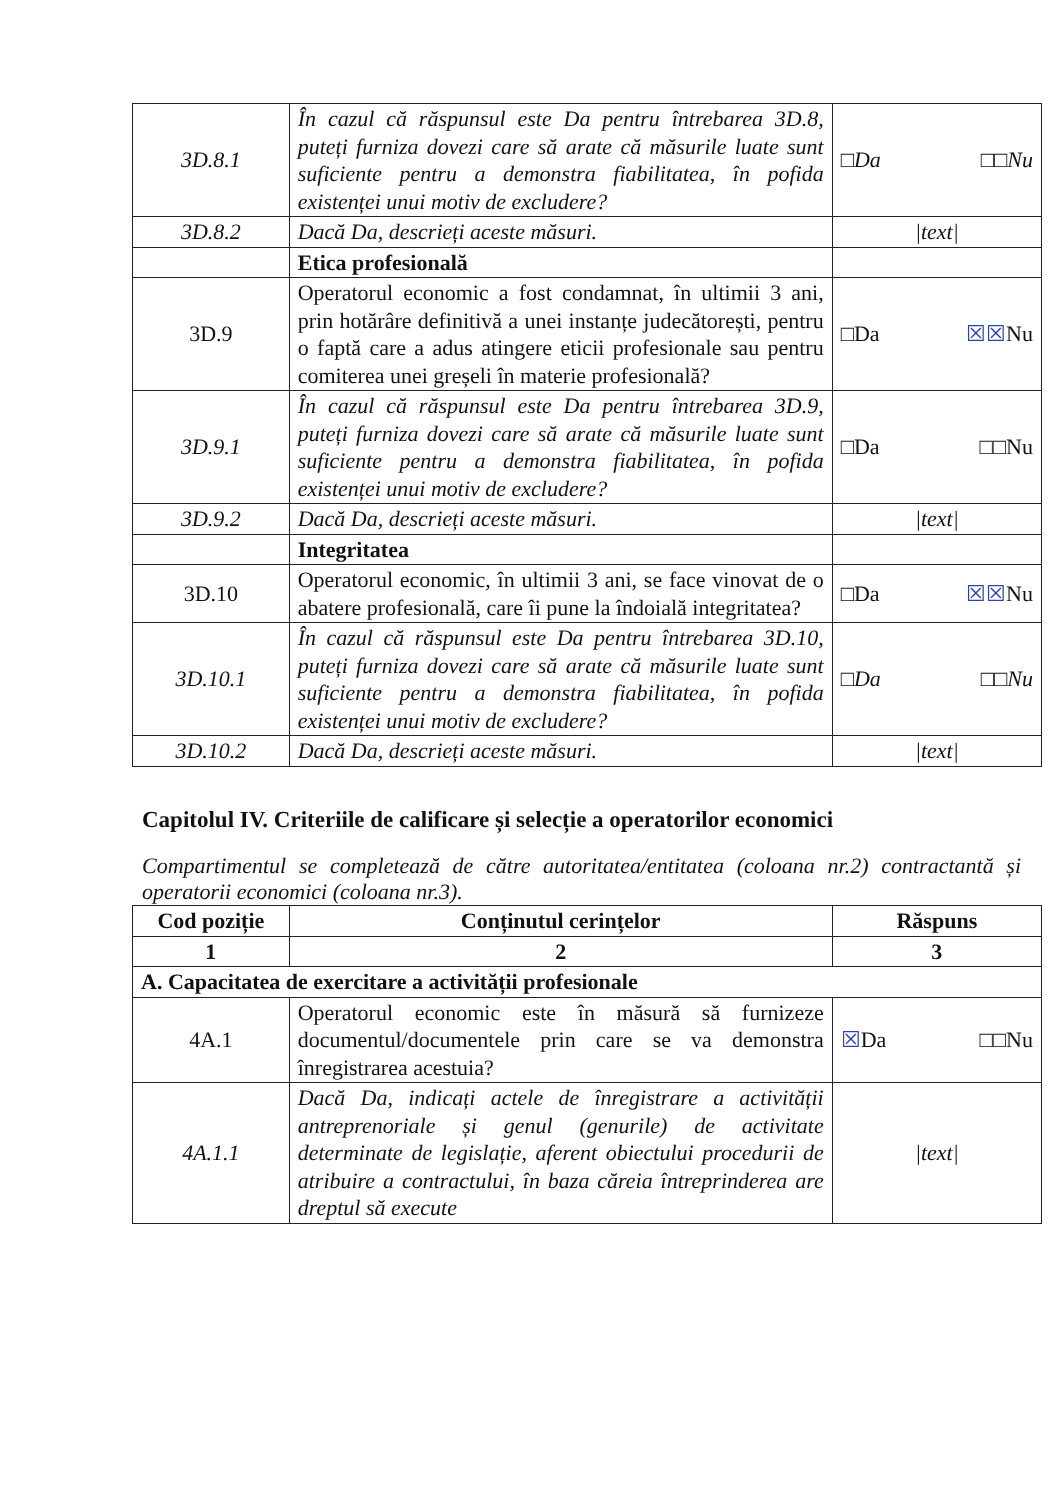| 3D.8.1 | În cazul că răspunsul este Da pentru întrebarea 3D.8, puteți furniza dovezi care să arate că măsurile luate sunt suficiente pentru a demonstra fiabilitatea, în pofida existenței unui motiv de excludere? | □Da □□Nu |
| 3D.8.2 | Dacă Da, descrieți aceste măsuri. | /text/ |
| | Etica profesională | |
| 3D.9 | Operatorul economic a fost condamnat, în ultimii 3 ani, prin hotărâre definitivă a unei instanțe judecătorești, pentru o faptă care a adus atingere eticii profesionale sau pentru comiterea unei greșeli în materie profesională? | □Da ☒☒ Nu |
| 3D.9.1 | În cazul că răspunsul este Da pentru întrebarea 3D.9, puteți furniza dovezi care să arate că măsurile luate sunt suficiente pentru a demonstra fiabilitatea, în pofida existenței unui motiv de excludere? | □Da □□Nu |
| 3D.9.2 | Dacă Da, descrieți aceste măsuri. | /text/ |
| | Integritatea | |
| 3D.10 | Operatorul economic, în ultimii 3 ani, se face vinovat de o abatere profesională, care îi pune la îndoială integritatea? | □Da ☒☒ Nu |
| 3D.10.1 | În cazul că răspunsul este Da pentru întrebarea 3D.10, puteți furniza dovezi care să arate că măsurile luate sunt suficiente pentru a demonstra fiabilitatea, în pofida existenței unui motiv de excludere? | □Da □□Nu |
| 3D.10.2 | Dacă Da, descrieți aceste măsuri. | /text/ |
Capitolul IV. Criteriile de calificare și selecție a operatorilor economici
Compartimentul se completează de către autoritatea/entitatea (coloana nr.2) contractantă și operatorii economici (coloana nr.3).
| Cod poziție | Conținutul cerințelor | Răspuns |
| --- | --- | --- |
| 1 | 2 | 3 |
| A. Capacitatea de exercitare a activității profesionale | | |
| 4A.1 | Operatorul economic este în măsură să furnizeze documentul/documentele prin care se va demonstra înregistrarea acestuia? | ☒ Da □□Nu |
| 4A.1.1 | Dacă Da, indicați actele de înregistrare a activității antreprenoriale și genul (genurile) de activitate determinate de legislație, aferent obiectului procedurii de atribuire a contractului, în baza căreia întreprinderea are dreptul să execute | /text/ |